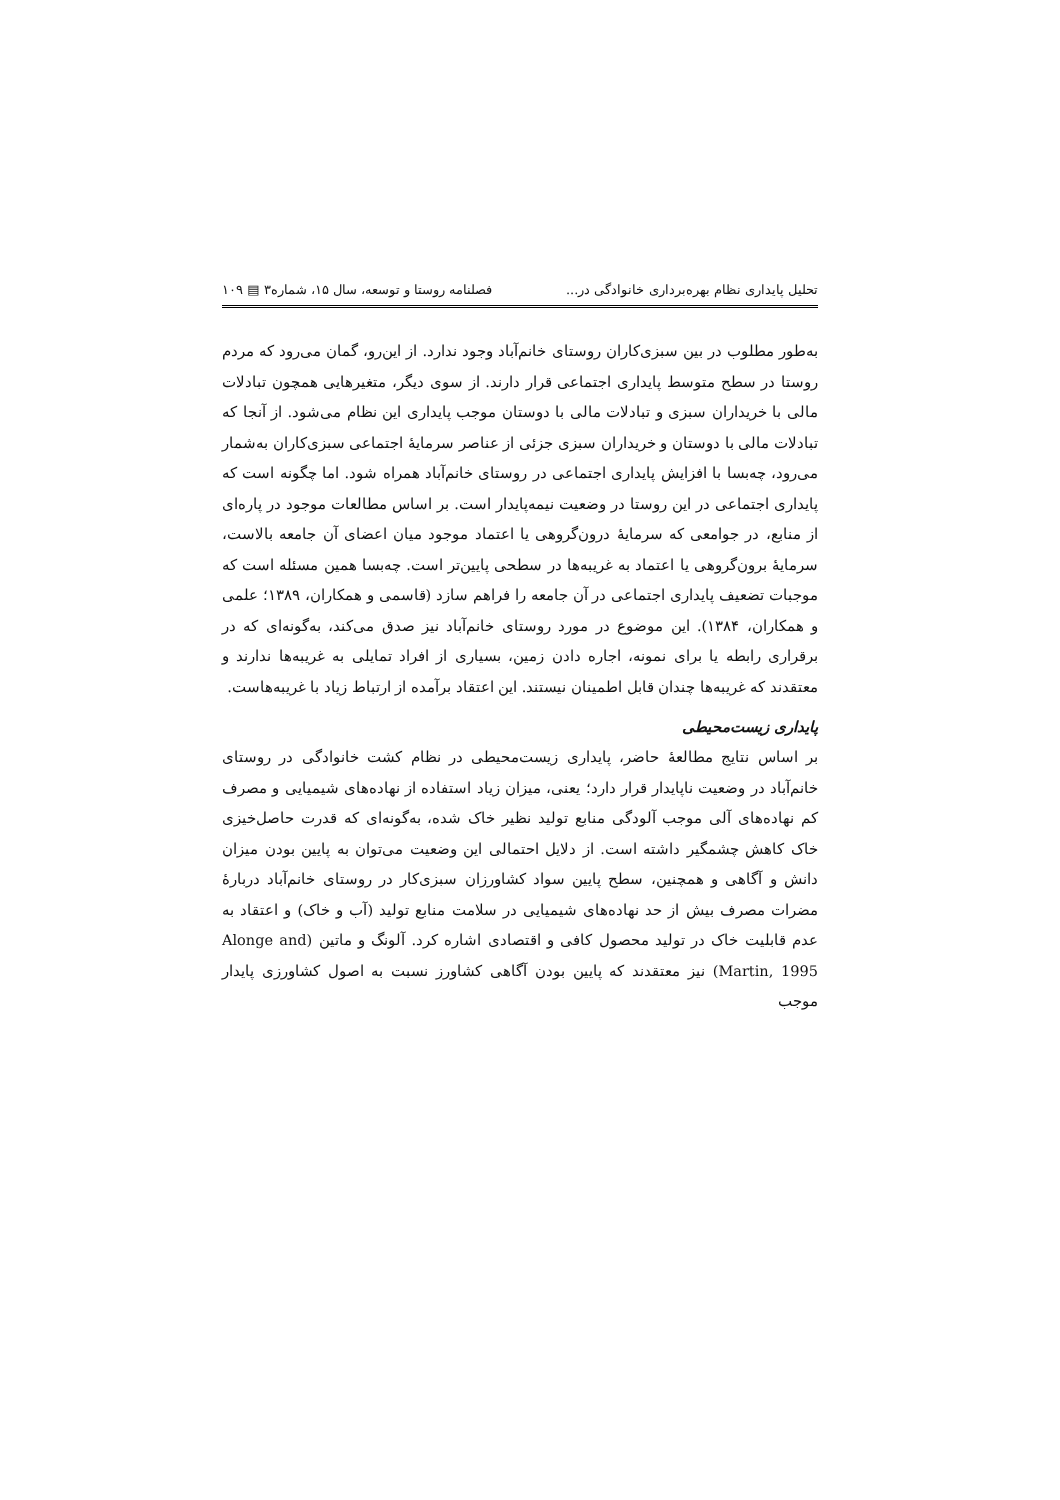تحلیل پایداری نظام بهره‌برداری خانوادگی در... فصلنامه روستا و توسعه، سال ۱۵، شماره۳ ▤ ۱۰۹
به‌طور مطلوب در بین سبزی‌کاران روستای خانم‌آباد وجود ندارد. از این‌رو، گمان می‌رود که مردم روستا در سطح متوسط پایداری اجتماعی قرار دارند. از سوی دیگر، متغیرهایی همچون تبادلات مالی با خریداران سبزی و تبادلات مالی با دوستان موجب پایداری این نظام می‌شود. از آنجا که تبادلات مالی با دوستان و خریداران سبزی جزئی از عناصر سرمایهٔ اجتماعی سبزی‌کاران به‌شمار می‌رود، چه‌بسا با افزایش پایداری اجتماعی در روستای خانم‌آباد همراه شود. اما چگونه است که پایداری اجتماعی در این روستا در وضعیت نیمه‌پایدار است. بر اساس مطالعات موجود در پاره‌ای از منابع، در جوامعی که سرمایهٔ درون‌گروهی یا اعتماد موجود میان اعضای آن جامعه بالاست، سرمایهٔ برون‌گروهی یا اعتماد به غریبه‌ها در سطحی پایین‌تر است. چه‌بسا همین مسئله است که موجبات تضعیف پایداری اجتماعی در آن جامعه را فراهم سازد (قاسمی و همکاران، ۱۳۸۹؛ علمی و همکاران، ۱۳۸۴). این موضوع در مورد روستای خانم‌آباد نیز صدق می‌کند، به‌گونه‌ای که در برقراری رابطه یا برای نمونه، اجاره دادن زمین، بسیاری از افراد تمایلی به غریبه‌ها ندارند و معتقدند که غریبه‌ها چندان قابل اطمینان نیستند. این اعتقاد برآمده از ارتباط زیاد با غریبه‌هاست.
پایداری زیست‌محیطی
بر اساس نتایج مطالعهٔ حاضر، پایداری زیست‌محیطی در نظام کشت خانوادگی در روستای خانم‌آباد در وضعیت ناپایدار قرار دارد؛ یعنی، میزان زیاد استفاده از نهاده‌های شیمیایی و مصرف کم نهاده‌های آلی موجب آلودگی منابع تولید نظیر خاک شده، به‌گونه‌ای که قدرت حاصل‌خیزی خاک کاهش چشمگیر داشته است. از دلایل احتمالی این وضعیت می‌توان به پایین بودن میزان دانش و آگاهی و همچنین، سطح پایین سواد کشاورزان سبزی‌کار در روستای خانم‌آباد دربارهٔ مضرات مصرف بیش از حد نهاده‌های شیمیایی در سلامت منابع تولید (آب و خاک) و اعتقاد به عدم قابلیت خاک در تولید محصول کافی و اقتصادی اشاره کرد. آلونگ و ماتین (Alonge and Martin, 1995) نیز معتقدند که پایین بودن آگاهی کشاورز نسبت به اصول کشاورزی پایدار موجب